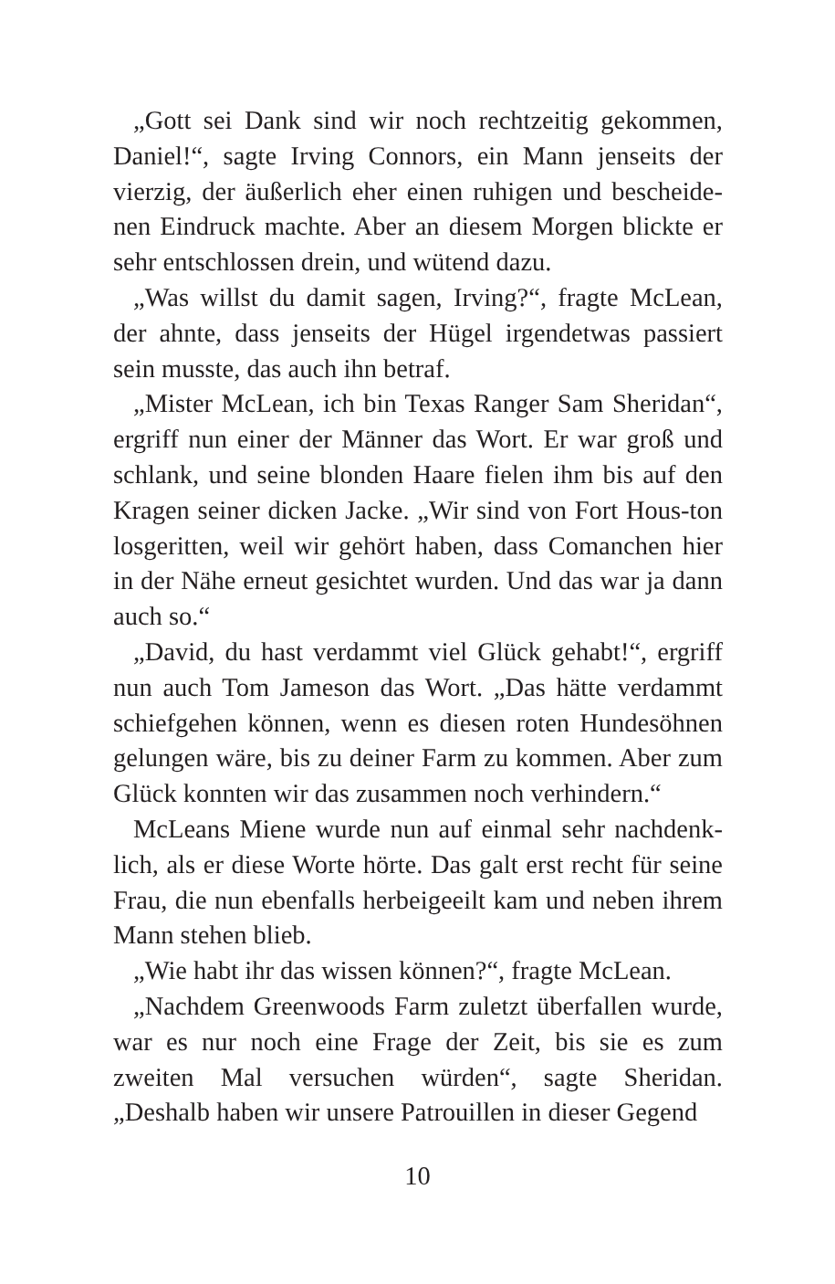„Gott sei Dank sind wir noch rechtzeitig gekommen, Daniel!“, sagte Irving Connors, ein Mann jenseits der vierzig, der äußerlich eher einen ruhigen und bescheide-nen Eindruck machte. Aber an diesem Morgen blickte er sehr entschlossen drein, und wütend dazu.
„Was willst du damit sagen, Irving?“, fragte McLean, der ahnte, dass jenseits der Hügel irgendetwas passiert sein musste, das auch ihn betraf.
„Mister McLean, ich bin Texas Ranger Sam Sheridan“, ergriff nun einer der Männer das Wort. Er war groß und schlank, und seine blonden Haare fielen ihm bis auf den Kragen seiner dicken Jacke. „Wir sind von Fort Hous-ton losgeritten, weil wir gehört haben, dass Comanchen hier in der Nähe erneut gesichtet wurden. Und das war ja dann auch so.“
„David, du hast verdammt viel Glück gehabt!“, ergriff nun auch Tom Jameson das Wort. „Das hätte verdammt schiefgehen können, wenn es diesen roten Hundesöhnen gelungen wäre, bis zu deiner Farm zu kommen. Aber zum Glück konnten wir das zusammen noch verhindern.“
McLeans Miene wurde nun auf einmal sehr nachdenk-lich, als er diese Worte hörte. Das galt erst recht für seine Frau, die nun ebenfalls herbeigeeilt kam und neben ihrem Mann stehen blieb.
„Wie habt ihr das wissen können?“, fragte McLean.
„Nachdem Greenwoods Farm zuletzt überfallen wurde, war es nur noch eine Frage der Zeit, bis sie es zum zweiten Mal versuchen würden“, sagte Sheridan. „Deshalb haben wir unsere Patrouillen in dieser Gegend
10